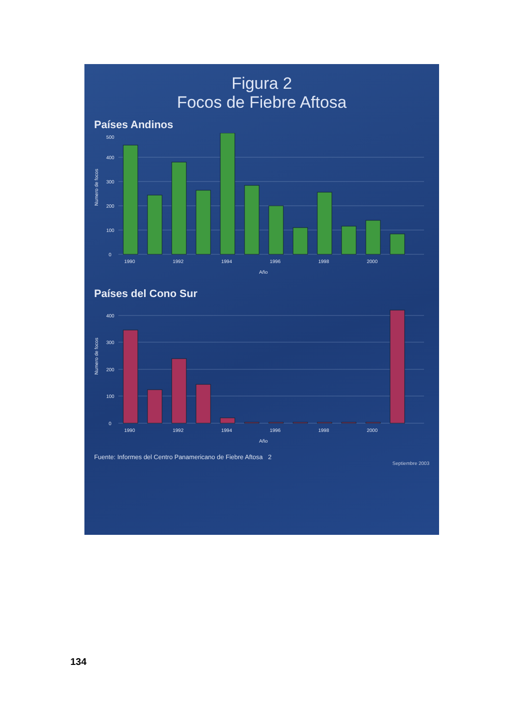Figura 2
Focos de Fiebre Aftosa
Países Andinos
Numero de focos
0
100
200
300
400
500
1990
1992
1994
1996
1998
2000
Año
Países del Cono Sur
Numero de focos
0
100
200
300
400
1990
1992
1994
1996
1998
2000
Año
Fuente: Informes del Centro Panamericano de Fiebre Aftosa 2
Septiembre 2003
134